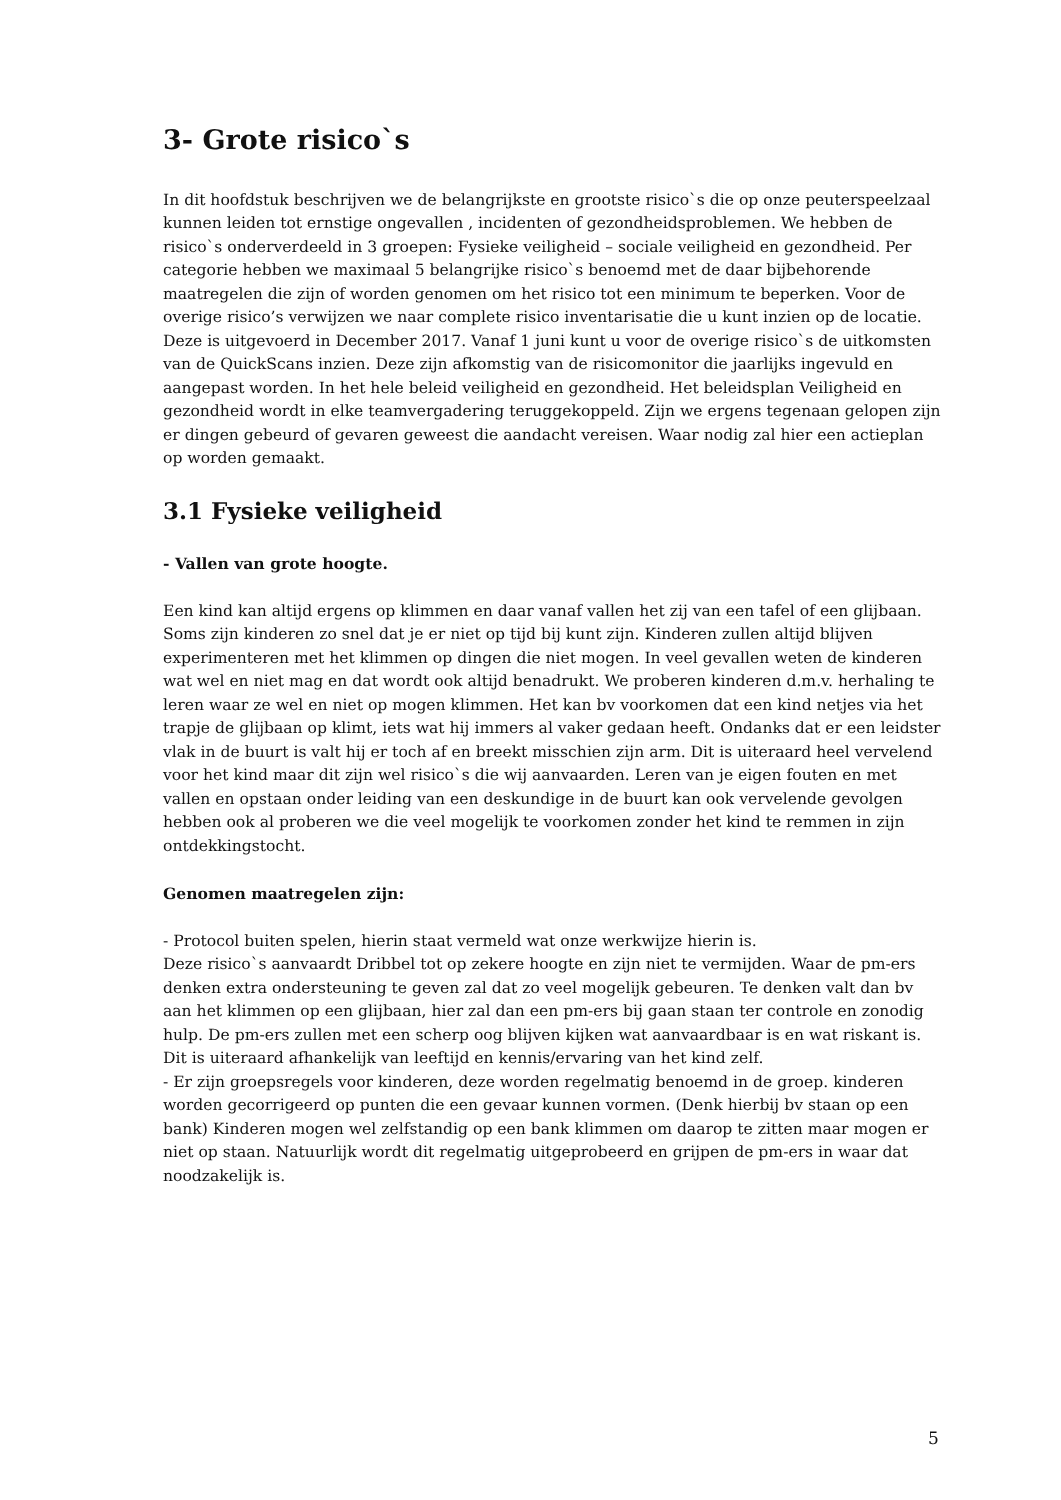3- Grote risico`s
In dit hoofdstuk beschrijven we de belangrijkste en grootste risico`s die op onze peuterspeelzaal kunnen leiden tot ernstige ongevallen , incidenten of gezondheidsproblemen. We hebben de risico`s onderverdeeld in 3 groepen: Fysieke veiligheid – sociale veiligheid en gezondheid. Per categorie hebben we maximaal 5 belangrijke risico`s benoemd met de daar bijbehorende maatregelen die zijn of worden genomen om het risico tot een minimum te beperken. Voor de overige risico’s verwijzen we naar complete risico inventarisatie die u kunt inzien op de locatie. Deze is uitgevoerd in December 2017. Vanaf 1 juni kunt u voor de overige risico`s de uitkomsten van de QuickScans inzien. Deze zijn afkomstig van de risicomonitor die jaarlijks ingevuld en aangepast worden. In het hele beleid veiligheid en gezondheid. Het beleidsplan Veiligheid en gezondheid wordt in elke teamvergadering teruggekoppeld. Zijn we ergens tegenaan gelopen zijn er dingen gebeurd of gevaren geweest die aandacht vereisen. Waar nodig zal hier een actieplan op worden gemaakt.
3.1 Fysieke veiligheid
- Vallen van grote hoogte.
Een kind kan altijd ergens op klimmen en daar vanaf vallen het zij van een tafel of een glijbaan. Soms zijn kinderen zo snel dat je er niet op tijd bij kunt zijn. Kinderen zullen altijd blijven experimenteren met het klimmen op dingen die niet mogen. In veel gevallen weten de kinderen wat wel en niet mag en dat wordt ook altijd benadrukt. We proberen kinderen d.m.v. herhaling te leren waar ze wel en niet op mogen klimmen. Het kan bv voorkomen dat een kind netjes via het trapje de glijbaan op klimt, iets wat hij immers al vaker gedaan heeft. Ondanks dat er een leidster vlak in de buurt is valt hij er toch af en breekt misschien zijn arm. Dit is uiteraard heel vervelend voor het kind maar dit zijn wel risico`s die wij aanvaarden. Leren van je eigen fouten en met vallen en opstaan onder leiding van een deskundige in de buurt kan ook vervelende gevolgen hebben ook al proberen we die veel mogelijk te voorkomen zonder het kind te remmen in zijn ontdekkingstocht.
Genomen maatregelen zijn:
- Protocol buiten spelen, hierin staat vermeld wat onze werkwijze hierin is.
Deze risico`s aanvaardt Dribbel tot op zekere hoogte en zijn niet te vermijden. Waar de pm-ers denken extra ondersteuning te geven zal dat zo veel mogelijk gebeuren. Te denken valt dan bv aan het klimmen op een glijbaan, hier zal dan een pm-ers bij gaan staan ter controle en zonodig hulp. De pm-ers zullen met een scherp oog blijven kijken wat aanvaardbaar is en wat riskant is. Dit is uiteraard afhankelijk van leeftijd en kennis/ervaring van het kind zelf.
- Er zijn groepsregels voor kinderen, deze worden regelmatig benoemd in de groep. kinderen worden gecorrigeerd op punten die een gevaar kunnen vormen. (Denk hierbij bv staan op een bank) Kinderen mogen wel zelfstandig op een bank klimmen om daarop te zitten maar mogen er niet op staan. Natuurlijk wordt dit regelmatig uitgeprobeerd en grijpen de pm-ers in waar dat noodzakelijk is.
5